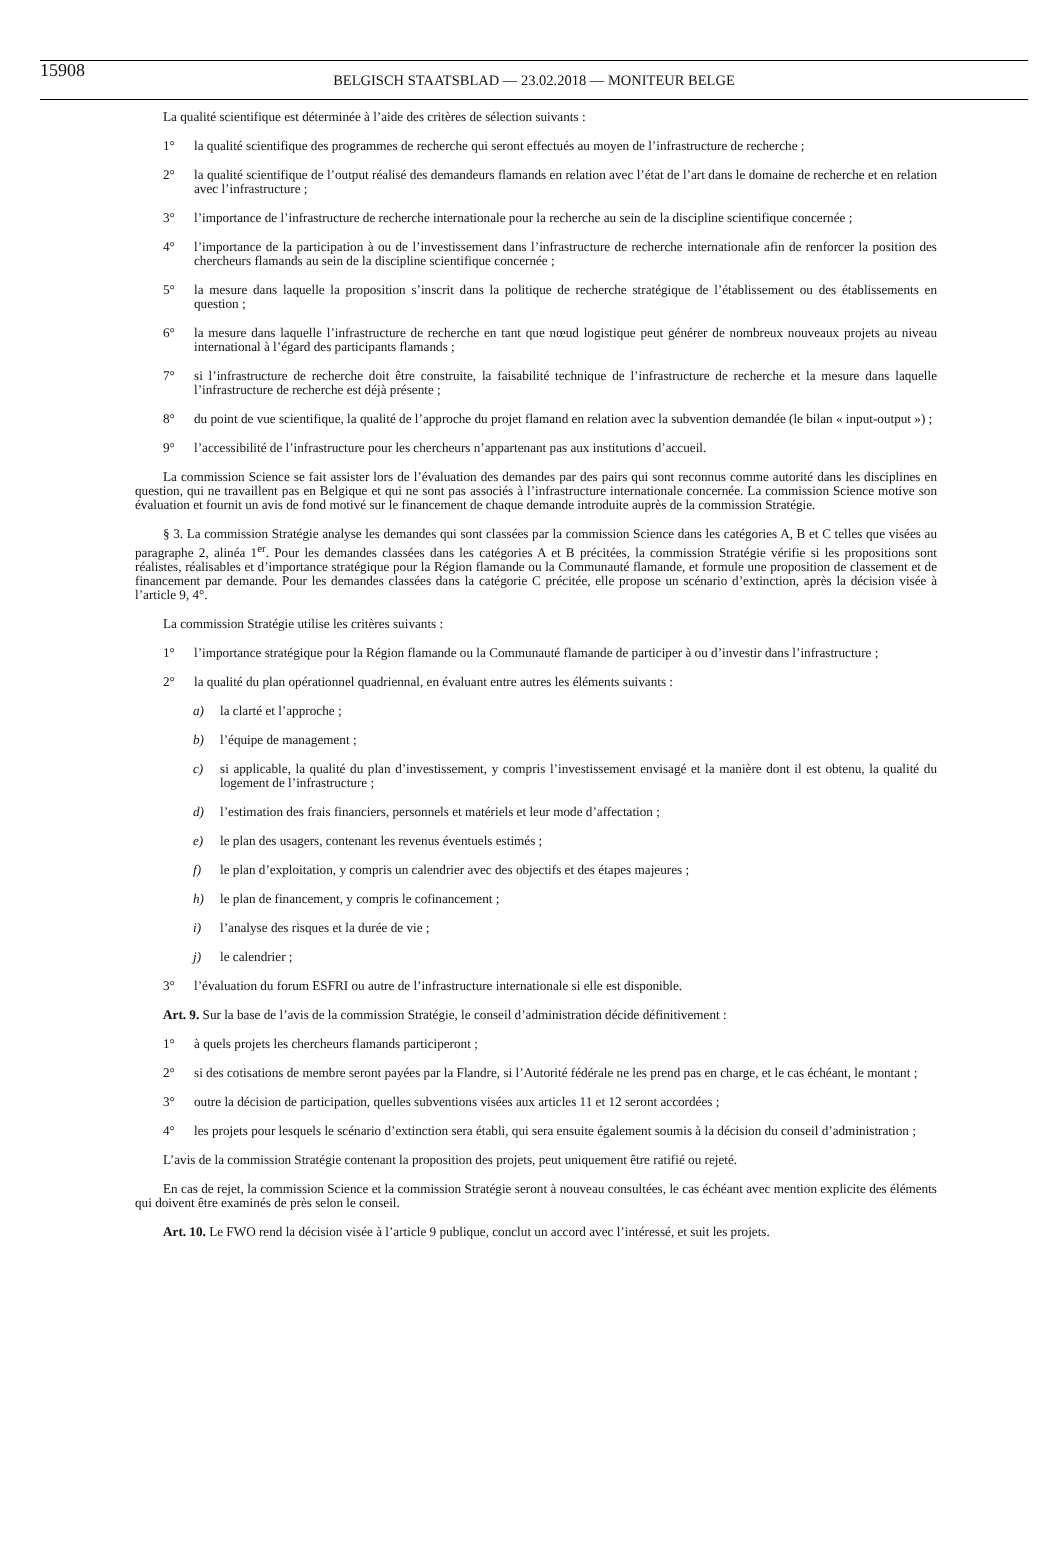15908
BELGISCH STAATSBLAD — 23.02.2018 — MONITEUR BELGE
La qualité scientifique est déterminée à l’aide des critères de sélection suivants :
1° la qualité scientifique des programmes de recherche qui seront effectués au moyen de l’infrastructure de recherche ;
2° la qualité scientifique de l’output réalisé des demandeurs flamands en relation avec l’état de l’art dans le domaine de recherche et en relation avec l’infrastructure ;
3° l’importance de l’infrastructure de recherche internationale pour la recherche au sein de la discipline scientifique concernée ;
4° l’importance de la participation à ou de l’investissement dans l’infrastructure de recherche internationale afin de renforcer la position des chercheurs flamands au sein de la discipline scientifique concernée ;
5° la mesure dans laquelle la proposition s’inscrit dans la politique de recherche stratégique de l’établissement ou des établissements en question ;
6° la mesure dans laquelle l’infrastructure de recherche en tant que nœud logistique peut générer de nombreux nouveaux projets au niveau international à l’égard des participants flamands ;
7° si l’infrastructure de recherche doit être construite, la faisabilité technique de l’infrastructure de recherche et la mesure dans laquelle l’infrastructure de recherche est déjà présente ;
8° du point de vue scientifique, la qualité de l’approche du projet flamand en relation avec la subvention demandée (le bilan « input-output ») ;
9° l’accessibilité de l’infrastructure pour les chercheurs n’appartenant pas aux institutions d’accueil.
La commission Science se fait assister lors de l’évaluation des demandes par des pairs qui sont reconnus comme autorité dans les disciplines en question, qui ne travaillent pas en Belgique et qui ne sont pas associés à l’infrastructure internationale concernée. La commission Science motive son évaluation et fournit un avis de fond motivé sur le financement de chaque demande introduite auprès de la commission Stratégie.
§ 3. La commission Stratégie analyse les demandes qui sont classées par la commission Science dans les catégories A, B et C telles que visées au paragraphe 2, alinéa 1<sup>er</sup>. Pour les demandes classées dans les catégories A et B précitées, la commission Stratégie vérifie si les propositions sont réalistes, réalisables et d’importance stratégique pour la Région flamande ou la Communauté flamande, et formule une proposition de classement et de financement par demande. Pour les demandes classées dans la catégorie C précitée, elle propose un scénario d’extinction, après la décision visée à l’article 9, 4°.
La commission Stratégie utilise les critères suivants :
1° l’importance stratégique pour la Région flamande ou la Communauté flamande de participer à ou d’investir dans l’infrastructure ;
2° la qualité du plan opérationnel quadriennal, en évaluant entre autres les éléments suivants :
a) la clarté et l’approche ;
b) l’équipe de management ;
c) si applicable, la qualité du plan d’investissement, y compris l’investissement envisagé et la manière dont il est obtenu, la qualité du logement de l’infrastructure ;
d) l’estimation des frais financiers, personnels et matériels et leur mode d’affectation ;
e) le plan des usagers, contenant les revenus éventuels estimés ;
f) le plan d’exploitation, y compris un calendrier avec des objectifs et des étapes majeures ;
h) le plan de financement, y compris le cofinancement ;
i) l’analyse des risques et la durée de vie ;
j) le calendrier ;
3° l’évaluation du forum ESFRI ou autre de l’infrastructure internationale si elle est disponible.
Art. 9. Sur la base de l’avis de la commission Stratégie, le conseil d’administration décide définitivement :
1° à quels projets les chercheurs flamands participeront ;
2° si des cotisations de membre seront payées par la Flandre, si l’Autorité fédérale ne les prend pas en charge, et le cas échéant, le montant ;
3° outre la décision de participation, quelles subventions visées aux articles 11 et 12 seront accordées ;
4° les projets pour lesquels le scénario d’extinction sera établi, qui sera ensuite également soumis à la décision du conseil d’administration ;
L’avis de la commission Stratégie contenant la proposition des projets, peut uniquement être ratifié ou rejeté.
En cas de rejet, la commission Science et la commission Stratégie seront à nouveau consultées, le cas échéant avec mention explicite des éléments qui doivent être examinés de près selon le conseil.
Art. 10. Le FWO rend la décision visée à l’article 9 publique, conclut un accord avec l’intéressé, et suit les projets.